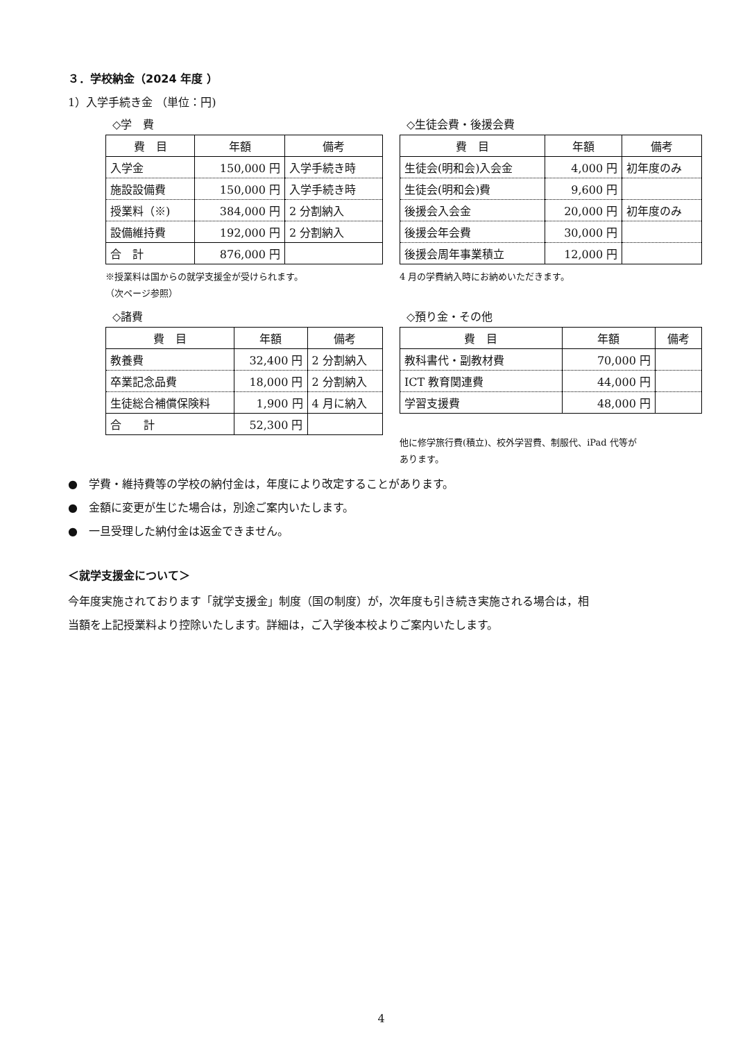３．学校納金（2024 年度 ）
1）入学手続き金 （単位：円)
◇学　費
| 費 目 | 年額 | 備考 |
| --- | --- | --- |
| 入学金 | 150,000 円 | 入学手続き時 |
| 施設設備費 | 150,000 円 | 入学手続き時 |
| 授業料（※) | 384,000 円 | 2 分割納入 |
| 設備維持費 | 192,000 円 | 2 分割納入 |
| 合 計 | 876,000 円 | |
※授業料は国からの就学支援金が受けられます。
（次ページ参照）
◇諸費
| 費 目 | 年額 | 備考 |
| --- | --- | --- |
| 教養費 | 32,400 円 | 2 分割納入 |
| 卒業記念品費 | 18,000 円 | 2 分割納入 |
| 生徒総合補償保険料 | 1,900 円 | 4 月に納入 |
| 合 計 | 52,300 円 | |
◇生徒会費・後援会費
| 費 目 | 年額 | 備考 |
| --- | --- | --- |
| 生徒会(明和会)入会金 | 4,000 円 | 初年度のみ |
| 生徒会(明和会)費 | 9,600 円 | |
| 後援会入会金 | 20,000 円 | 初年度のみ |
| 後援会年会費 | 30,000 円 | |
| 後援会周年事業積立 | 12,000 円 | |
4 月の学費納入時にお納めいただきます。
◇預り金・その他
| 費 目 | 年額 | 備考 |
| --- | --- | --- |
| 教科書代・副教材費 | 70,000 円 | |
| ICT 教育関連費 | 44,000 円 | |
| 学習支援費 | 48,000 円 | |
他に修学旅行費(積立)、校外学習費、制服代、iPad 代等が
あります。
●　学費・維持費等の学校の納付金は，年度により改定することがあります。
●　金額に変更が生じた場合は，別途ご案内いたします。
●　一旦受理した納付金は返金できません。
＜就学支援金について＞
今年度実施されております「就学支援金」制度（国の制度）が，次年度も引き続き実施される場合は，相
当額を上記授業料より控除いたします。詳細は，ご入学後本校よりご案内いたします。
4